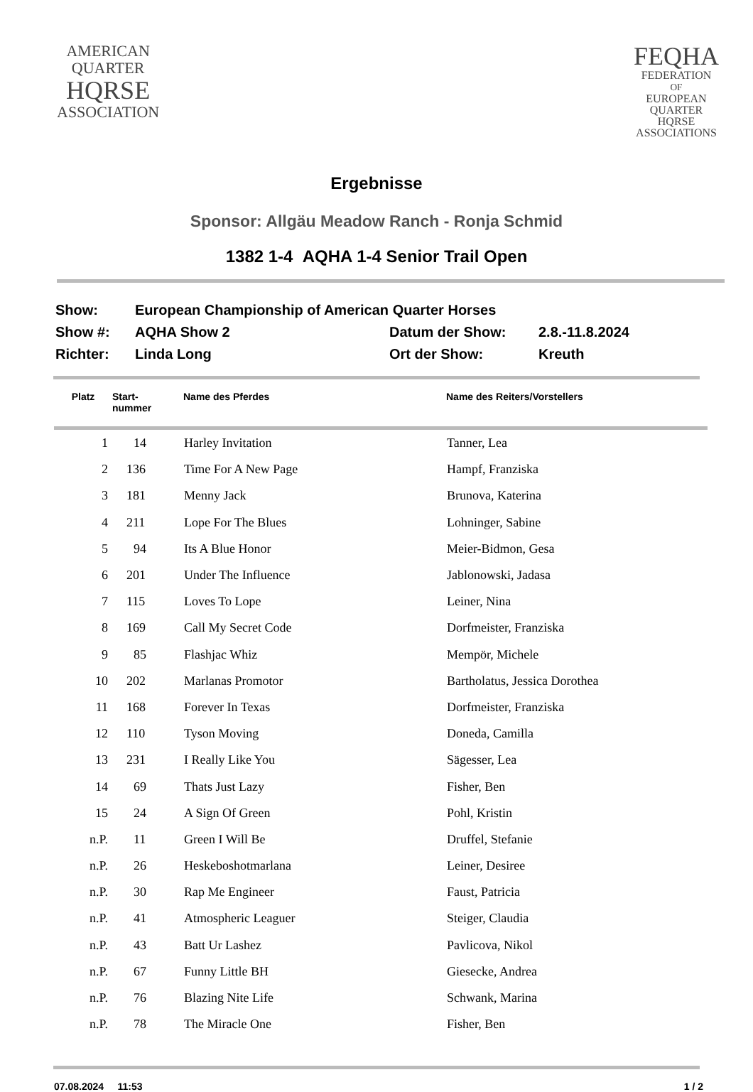AMERICAN
QUARTER
HQRSE
ASSOCIATION
FEQHA
FEDERATION
OF
EUROPEAN
QUARTER
HQRSE
ASSOCIATIONS
Ergebnisse
Sponsor: Allgäu Meadow Ranch - Ronja Schmid
1382 1-4 AQHA 1-4 Senior Trail Open
| Show: | European Championship of American Quarter Horses | | |
| Show #: | AQHA Show 2 | Datum der Show: | 2.8.-11.8.2024 |
| Richter: | Linda Long | Ort der Show: | Kreuth |
| Platz | Start- nummer | Name des Pferdes | Name des Reiters/Vorstellers |
| --- | --- | --- | --- |
| 1 | 14 | Harley Invitation | Tanner, Lea |
| 2 | 136 | Time For A New Page | Hampf, Franziska |
| 3 | 181 | Menny Jack | Brunova, Katerina |
| 4 | 211 | Lope For The Blues | Lohninger, Sabine |
| 5 | 94 | Its A Blue Honor | Meier-Bidmon, Gesa |
| 6 | 201 | Under The Influence | Jablonowski, Jadasa |
| 7 | 115 | Loves To Lope | Leiner, Nina |
| 8 | 169 | Call My Secret Code | Dorfmeister, Franziska |
| 9 | 85 | Flashjac Whiz | Mempör, Michele |
| 10 | 202 | Marlanas Promotor | Bartholatus, Jessica Dorothea |
| 11 | 168 | Forever In Texas | Dorfmeister, Franziska |
| 12 | 110 | Tyson Moving | Doneda, Camilla |
| 13 | 231 | I Really Like You | Sägesser, Lea |
| 14 | 69 | Thats Just Lazy | Fisher, Ben |
| 15 | 24 | A Sign Of Green | Pohl, Kristin |
| n.P. | 11 | Green I Will Be | Druffel, Stefanie |
| n.P. | 26 | Heskeboshotmarlana | Leiner, Desiree |
| n.P. | 30 | Rap Me Engineer | Faust, Patricia |
| n.P. | 41 | Atmospheric Leaguer | Steiger, Claudia |
| n.P. | 43 | Batt Ur Lashez | Pavlicova, Nikol |
| n.P. | 67 | Funny Little BH | Giesecke, Andrea |
| n.P. | 76 | Blazing Nite Life | Schwank, Marina |
| n.P. | 78 | The Miracle One | Fisher, Ben |
07.08.2024 11:53 1 / 2